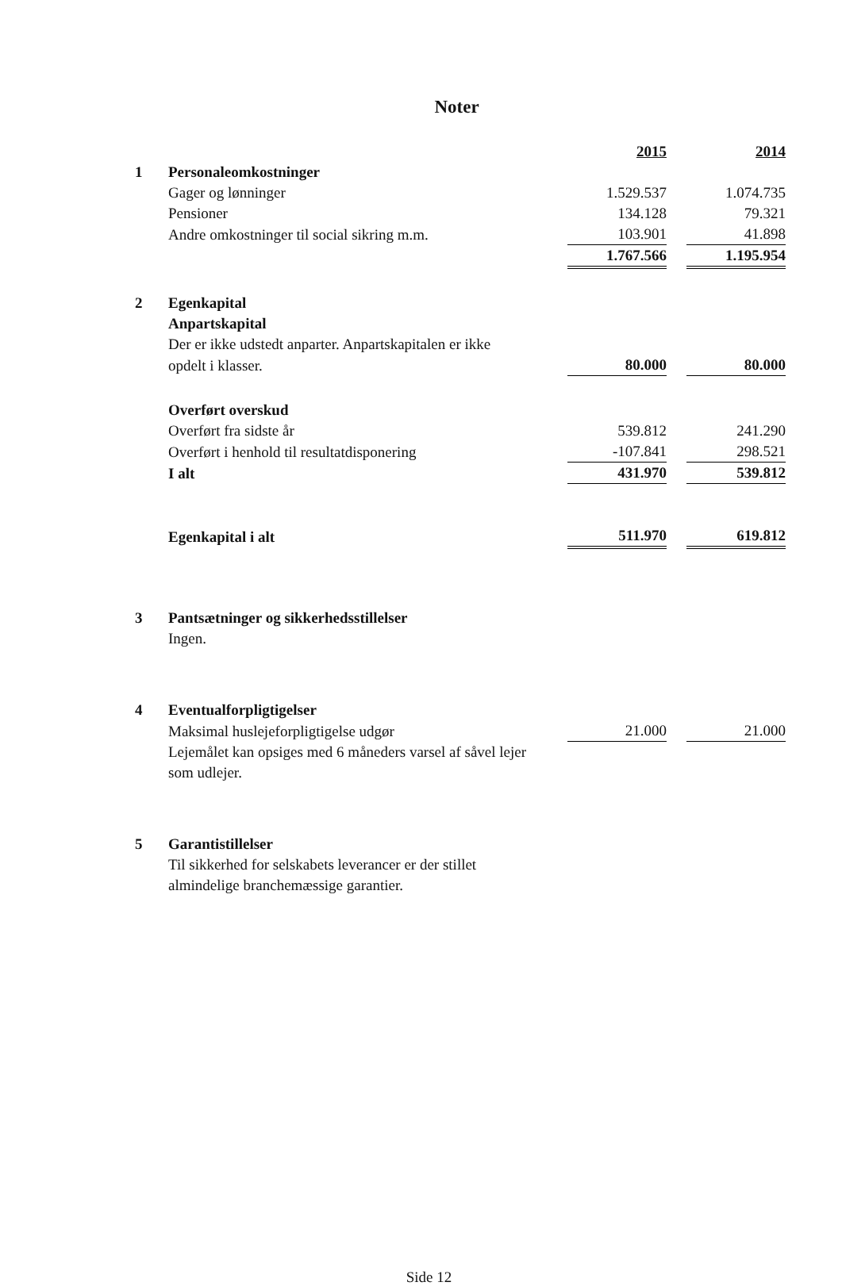Noter
| | | 2015 | | 2014 |
| 1 | Personaleomkostninger | | | |
| | Gager og lønninger | 1.529.537 | | 1.074.735 |
| | Pensioner | 134.128 | | 79.321 |
| | Andre omkostninger til social sikring m.m. | 103.901 | | 41.898 |
| | | 1.767.566 | | 1.195.954 |
| 2 | Egenkapital | | | |
| | Anpartskapital | | | |
| | Der er ikke udstedt anparter. Anpartskapitalen er ikke | | | |
| | opdelt i klasser. | 80.000 | | 80.000 |
| | Overført overskud | | | |
| | Overført fra sidste år | 539.812 | | 241.290 |
| | Overført i henhold til resultatdisponering | -107.841 | | 298.521 |
| | I alt | 431.970 | | 539.812 |
| | Egenkapital i alt | 511.970 | | 619.812 |
| 3 | Pantsætninger og sikkerhedsstillelser | | | |
| | Ingen. | | | |
| 4 | Eventualforpligtigelser | | | |
| | Maksimal huslejeforpligtigelse udgør | 21.000 | | 21.000 |
| | Lejemålet kan opsiges med 6 måneders varsel af såvel lejer | | | |
| | som udlejer. | | | |
| 5 | Garantistillelser | | | |
| | Til sikkerhed for selskabets leverancer er der stillet | | | |
| | almindelige branchemæssige garantier. | | | |
Side 12